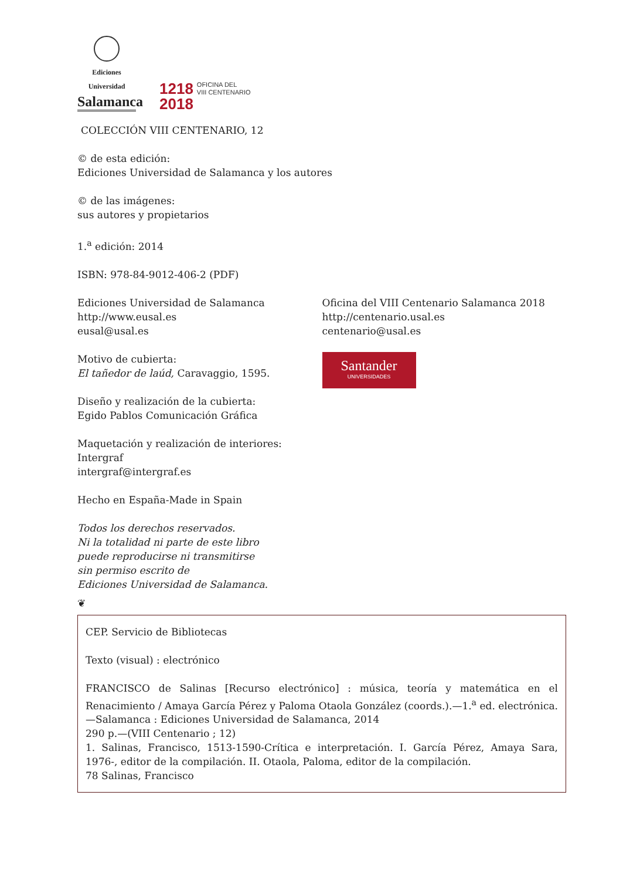Ediciones Universidad
Salamanca
1218
2018
OFICINA DEL
VIII CENTENARIO
COLECCIÓN VIII CENTENARIO, 12
© de esta edición:
Ediciones Universidad de Salamanca y los autores
© de las imágenes:
sus autores y propietarios
1.<sup>a</sup> edición: 2014
ISBN: 978-84-9012-406-2 (PDF)
Ediciones Universidad de Salamanca
http://www.eusal.es
eusal@usal.es
Motivo de cubierta:
El tañedor de laúd, Caravaggio, 1595.
Diseño y realización de la cubierta:
Egido Pablos Comunicación Gráfica
Maquetación y realización de interiores:
Intergraf
intergraf@intergraf.es
Hecho en España-Made in Spain
Todos los derechos reservados.
Ni la totalidad ni parte de este libro
puede reproducirse ni transmitirse
sin permiso escrito de
Ediciones Universidad de Salamanca.
❦
Oficina del VIII Centenario Salamanca 2018
http://centenario.usal.es
centenario@usal.es
Santander
UNIVERSIDADES
CEP. Servicio de Bibliotecas
Texto (visual) : electrónico
FRANCISCO de Salinas [Recurso electrónico] : música, teoría y matemática en el Renacimiento / Amaya García Pérez y Paloma Otaola González (coords.).—1.<sup>a</sup> ed. electrónica.—Salamanca : Ediciones Universidad de Salamanca, 2014
290 p.—(VIII Centenario ; 12)
1. Salinas, Francisco, 1513-1590-Crítica e interpretación. I. García Pérez, Amaya Sara, 1976-, editor de la compilación. II. Otaola, Paloma, editor de la compilación.
78 Salinas, Francisco